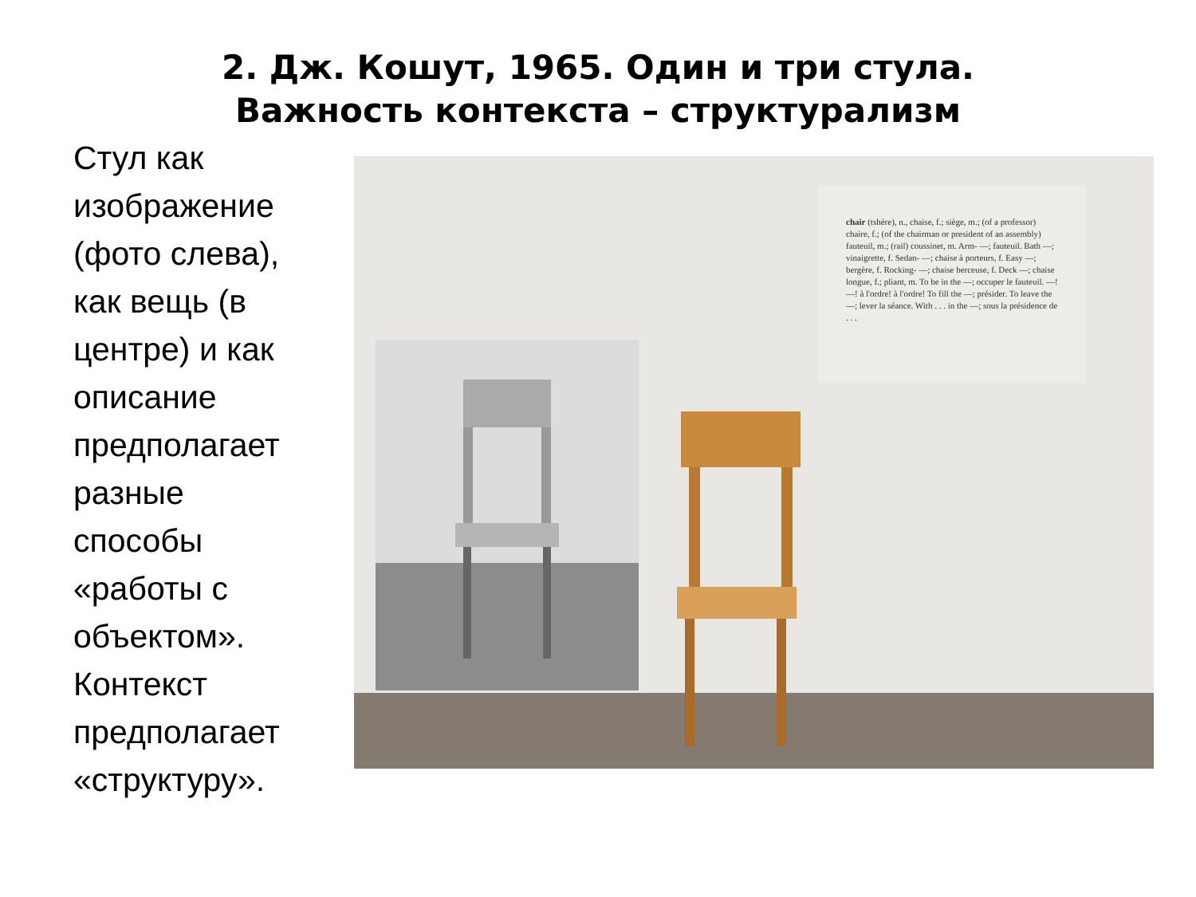2. Дж. Кошут, 1965. Один и три стула.
Важность контекста – структурализм
Стул как изображение (фото слева), как вещь (в центре) и как описание предполагает разные способы «работы с объектом». Контекст предполагает «структуру».
chair (tshère), n., chaise, f.; siège, m.; (of a professor) chaire, f.; (of the chairman or president of an assembly) fauteuil, m.; (rail) coussinet, m. Arm- —; fauteuil. Bath —; vinaigrette, f. Sedan- —; chaise à porteurs, f. Easy —; bergère, f. Rocking- —; chaise berceuse, f. Deck —; chaise longue, f.; pliant, m. To be in the —; occuper le fauteuil. —! —! à l'ordre! à l'ordre! To fill the —; présider. To leave the —; lever la séance. With . . . in the —; sous la présidence de . . .